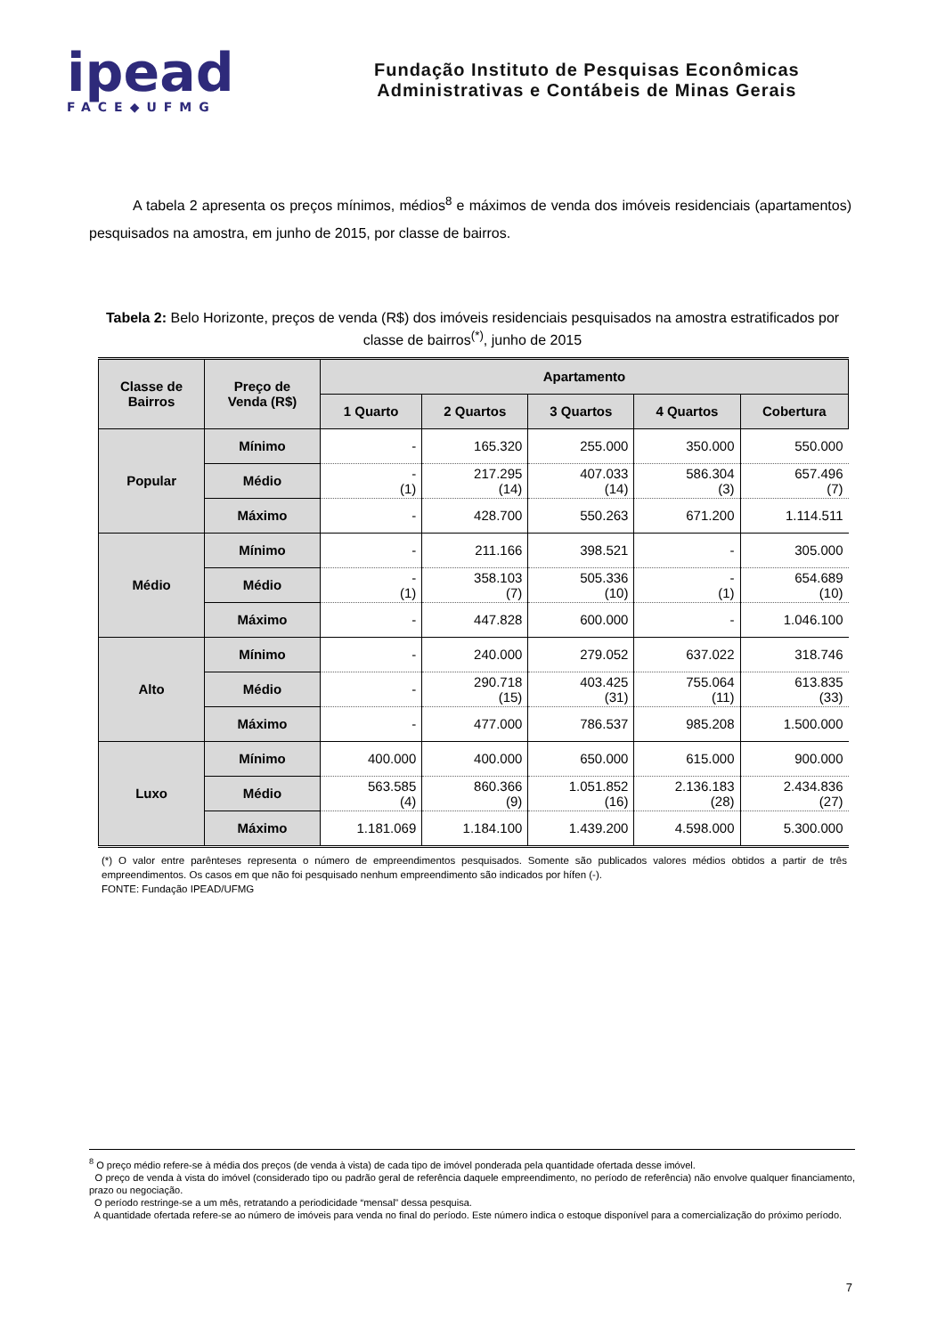ipead
FACE◆UFMG
Fundação Instituto de Pesquisas Econômicas
Administrativas e Contábeis de Minas Gerais
A tabela 2 apresenta os preços mínimos, médios<sup>8</sup> e máximos de venda dos imóveis residenciais (apartamentos) pesquisados na amostra, em junho de 2015, por classe de bairros.
Tabela 2: Belo Horizonte, preços de venda (R$) dos imóveis residenciais pesquisados na amostra estratificados por classe de bairros<sup>(*)</sup>, junho de 2015
| Classe de Bairros | Preço de Venda (R$) | Apartamento | | | | |
| --- | --- | --- | --- | --- | --- | --- |
| | | 1 Quarto | 2 Quartos | 3 Quartos | 4 Quartos | Cobertura |
| Popular | Mínimo | - | 165.320 | 255.000 | 350.000 | 550.000 |
| | Médio | - (1) | 217.295 (14) | 407.033 (14) | 586.304 (3) | 657.496 (7) |
| | Máximo | - | 428.700 | 550.263 | 671.200 | 1.114.511 |
| Médio | Mínimo | - | 211.166 | 398.521 | - | 305.000 |
| | Médio | - (1) | 358.103 (7) | 505.336 (10) | - (1) | 654.689 (10) |
| | Máximo | - | 447.828 | 600.000 | - | 1.046.100 |
| Alto | Mínimo | - | 240.000 | 279.052 | 637.022 | 318.746 |
| | Médio | - | 290.718 (15) | 403.425 (31) | 755.064 (11) | 613.835 (33) |
| | Máximo | - | 477.000 | 786.537 | 985.208 | 1.500.000 |
| Luxo | Mínimo | 400.000 | 400.000 | 650.000 | 615.000 | 900.000 |
| | Médio | 563.585 (4) | 860.366 (9) | 1.051.852 (16) | 2.136.183 (28) | 2.434.836 (27) |
| | Máximo | 1.181.069 | 1.184.100 | 1.439.200 | 4.598.000 | 5.300.000 |
(*) O valor entre parênteses representa o número de empreendimentos pesquisados. Somente são publicados valores médios obtidos a partir de três empreendimentos. Os casos em que não foi pesquisado nenhum empreendimento são indicados por hífen (-).
FONTE: Fundação IPEAD/UFMG
<sup>8</sup> O preço médio refere-se à média dos preços (de venda à vista) de cada tipo de imóvel ponderada pela quantidade ofertada desse imóvel.
O preço de venda à vista do imóvel (considerado tipo ou padrão geral de referência daquele empreendimento, no período de referência) não envolve qualquer financiamento, prazo ou negociação.
O período restringe-se a um mês, retratando a periodicidade “mensal” dessa pesquisa.
A quantidade ofertada refere-se ao número de imóveis para venda no final do período. Este número indica o estoque disponível para a comercialização do próximo período.
7